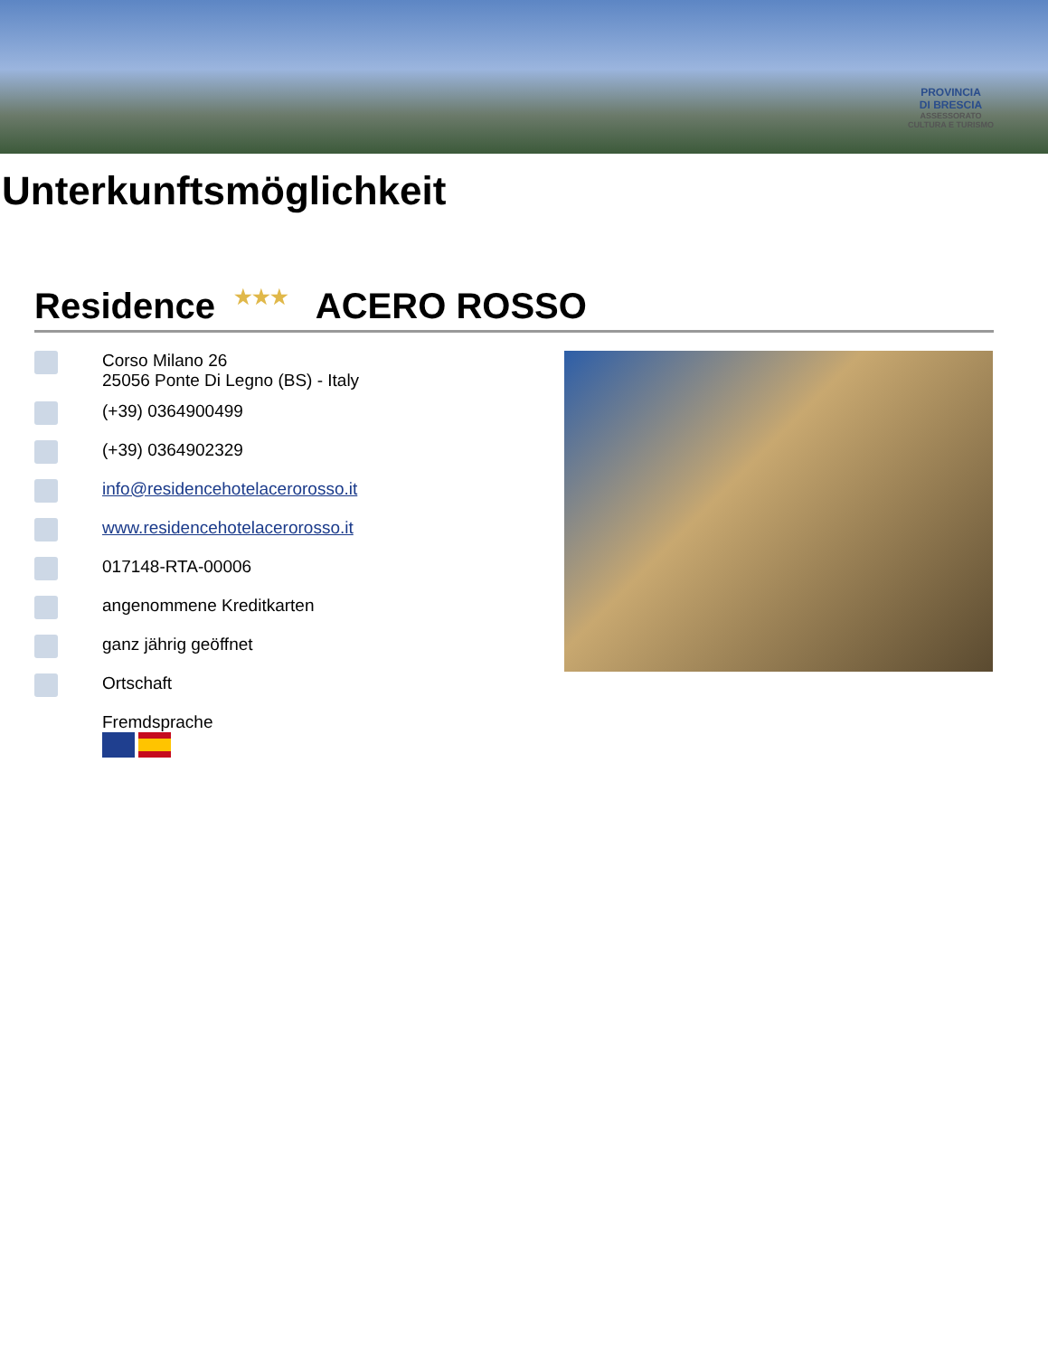PROVINCIA
DI BRESCIA
ASSESSORATO
CULTURA E TURISMO
Unterkunftsmöglichkeit
Residence ★★★ ACERO ROSSO
Corso Milano 26
25056 Ponte Di Legno (BS) - Italy
(+39) 0364900499
(+39) 0364902329
info@residencehotelacerorosso.it
www.residencehotelacerorosso.it
017148-RTA-00006
angenommene Kreditkarten
ganz jährig geöffnet
Ortschaft
Fremdsprache